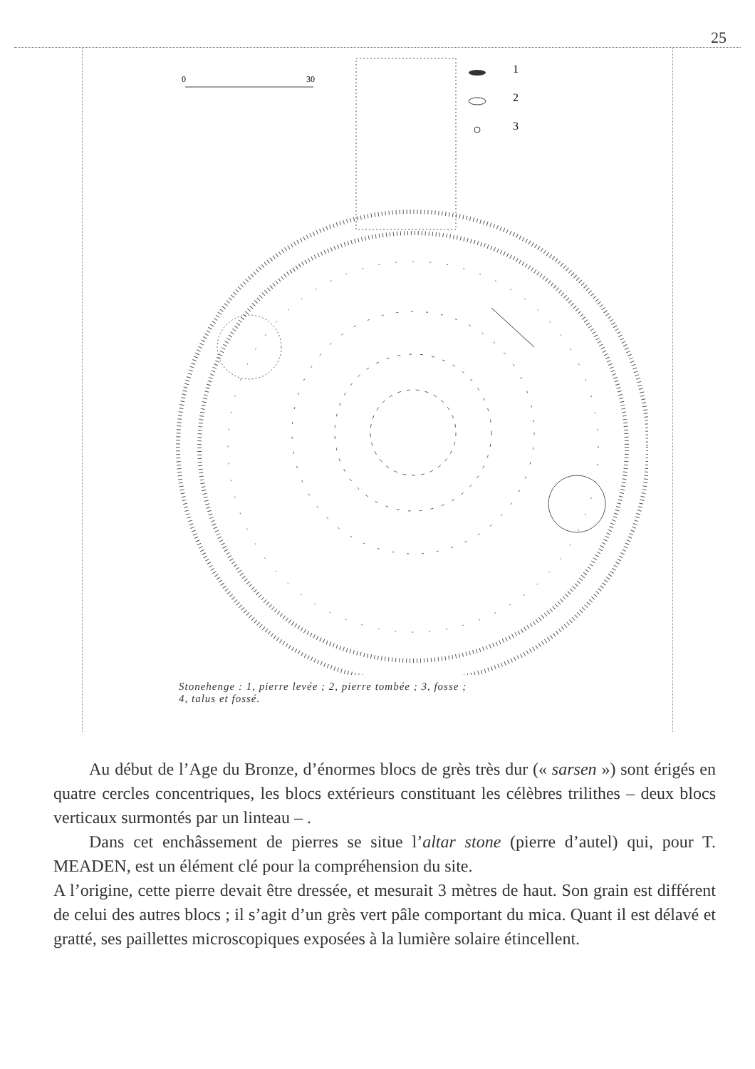25
0
30
1
2
3
Stonehenge : 1, pierre levée ; 2, pierre tombée ; 3, fosse ;
4, talus et fossé.
Au début de l’Age du Bronze, d’énormes blocs de grès très dur (« sarsen ») sont érigés en quatre cercles concentriques, les blocs extérieurs constituant les célèbres trilithes – deux blocs verticaux surmontés par un linteau – .
Dans cet enchâssement de pierres se situe l’altar stone (pierre d’autel) qui, pour T. MEADEN, est un élément clé pour la compréhension du site.
A l’origine, cette pierre devait être dressée, et mesurait 3 mètres de haut. Son grain est différent de celui des autres blocs ; il s’agit d’un grès vert pâle comportant du mica. Quant il est délavé et gratté, ses paillettes microscopiques exposées à la lumière solaire étincellent.